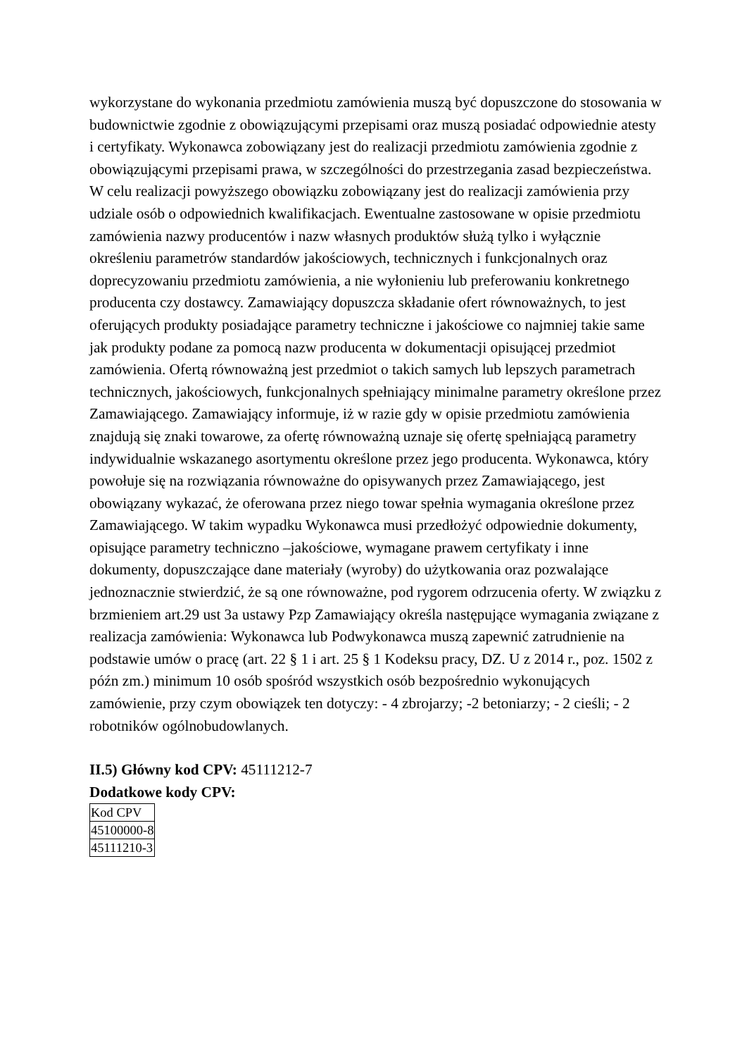wykorzystane do wykonania przedmiotu zamówienia muszą być dopuszczone do stosowania w budownictwie zgodnie z obowiązującymi przepisami oraz muszą posiadać odpowiednie atesty i certyfikaty. Wykonawca zobowiązany jest do realizacji przedmiotu zamówienia zgodnie z obowiązującymi przepisami prawa, w szczególności do przestrzegania zasad bezpieczeństwa. W celu realizacji powyższego obowiązku zobowiązany jest do realizacji zamówienia przy udziale osób o odpowiednich kwalifikacjach. Ewentualne zastosowane w opisie przedmiotu zamówienia nazwy producentów i nazw własnych produktów służą tylko i wyłącznie określeniu parametrów standardów jakościowych, technicznych i funkcjonalnych oraz doprecyzowaniu przedmiotu zamówienia, a nie wyłonieniu lub preferowaniu konkretnego producenta czy dostawcy. Zamawiający dopuszcza składanie ofert równoważnych, to jest oferujących produkty posiadające parametry techniczne i jakościowe co najmniej takie same jak produkty podane za pomocą nazw producenta w dokumentacji opisującej przedmiot zamówienia. Ofertą równoważną jest przedmiot o takich samych lub lepszych parametrach technicznych, jakościowych, funkcjonalnych spełniający minimalne parametry określone przez Zamawiającego. Zamawiający informuje, iż w razie gdy w opisie przedmiotu zamówienia znajdują się znaki towarowe, za ofertę równoważną uznaje się ofertę spełniającą parametry indywidualnie wskazanego asortymentu określone przez jego producenta. Wykonawca, który powołuje się na rozwiązania równoważne do opisywanych przez Zamawiającego, jest obowiązany wykazać, że oferowana przez niego towar spełnia wymagania określone przez Zamawiającego. W takim wypadku Wykonawca musi przedłożyć odpowiednie dokumenty, opisujące parametry techniczno –jakościowe, wymagane prawem certyfikaty i inne dokumenty, dopuszczające dane materiały (wyroby) do użytkowania oraz pozwalające jednoznacznie stwierdzić, że są one równoważne, pod rygorem odrzucenia oferty. W związku z brzmieniem art.29 ust 3a ustawy Pzp Zamawiający określa następujące wymagania związane z realizacja zamówienia: Wykonawca lub Podwykonawca muszą zapewnić zatrudnienie na podstawie umów o pracę (art. 22 § 1 i art. 25 § 1 Kodeksu pracy, DZ. U z 2014 r., poz. 1502 z późn zm.) minimum 10 osób spośród wszystkich osób bezpośrednio wykonujących zamówienie, przy czym obowiązek ten dotyczy: - 4 zbrojarzy; -2 betoniarzy; - 2 cieśli; - 2 robotników ogólnobudowlanych.
II.5) Główny kod CPV: 45111212-7
Dodatkowe kody CPV:
| Kod CPV |
| 45100000-8 |
| 45111210-3 |